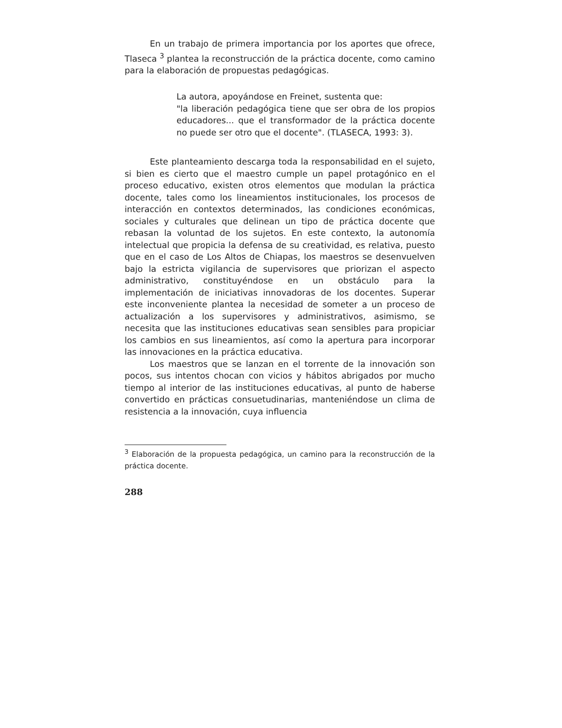En un trabajo de primera importancia por los aportes que ofrece, Tlaseca <sup>3</sup> plantea la reconstrucción de la práctica docente, como camino para la elaboración de propuestas pedagógicas.
La autora, apoyándose en Freinet, sustenta que:
"la liberación pedagógica tiene que ser obra de los propios educadores... que el transformador de la práctica docente no puede ser otro que el docente". (TLASECA, 1993: 3).
Este planteamiento descarga toda la responsabilidad en el sujeto, si bien es cierto que el maestro cumple un papel protagónico en el proceso educativo, existen otros elementos que modulan la práctica docente, tales como los lineamientos institucionales, los procesos de interacción en contextos determinados, las condiciones económicas, sociales y culturales que delinean un tipo de práctica docente que rebasan la voluntad de los sujetos. En este contexto, la autonomía intelectual que propicia la defensa de su creatividad, es relativa, puesto que en el caso de Los Altos de Chiapas, los maestros se desenvuelven bajo la estricta vigilancia de supervisores que priorizan el aspecto administrativo, constituyéndose en un obstáculo para la implementación de iniciativas innovadoras de los docentes. Superar este inconveniente plantea la necesidad de someter a un proceso de actualización a los supervisores y administrativos, asimismo, se necesita que las instituciones educativas sean sensibles para propiciar los cambios en sus lineamientos, así como la apertura para incorporar las innovaciones en la práctica educativa.
Los maestros que se lanzan en el torrente de la innovación son pocos, sus intentos chocan con vicios y hábitos abrigados por mucho tiempo al interior de las instituciones educativas, al punto de haberse convertido en prácticas consuetudinarias, manteniéndose un clima de resistencia a la innovación, cuya influencia
<sup>3</sup> Elaboración de la propuesta pedagógica, un camino para la reconstrucción de la práctica docente.
288